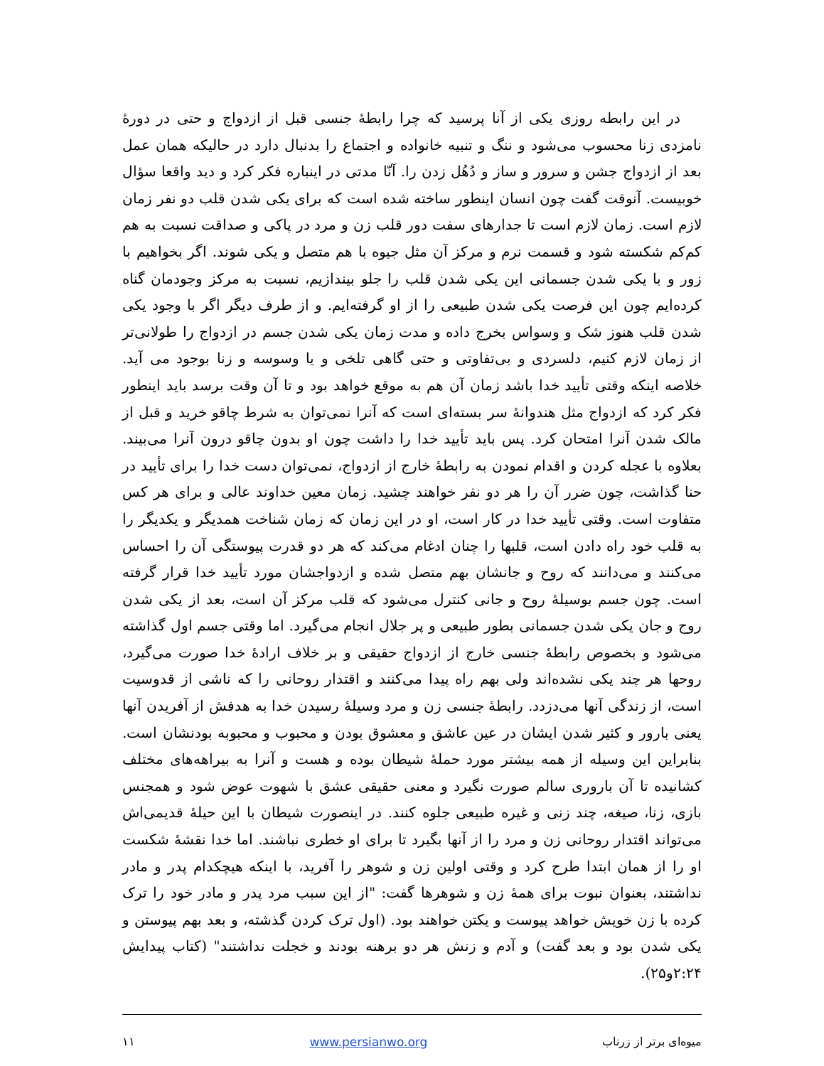در این رابطه روزی یکی از آنا پرسید که چرا رابطهٔ جنسی قبل از ازدواج و حتی در دورهٔ نامزدی زنا محسوب می‌شود و ننگ و تنبیه خانواده و اجتماع را بدنبال دارد در حالیکه همان عمل بعد از ازدواج جشن و سرور و ساز و دُهُل زدن را. آنّا مدتی در اینباره فکر کرد و دید واقعا سؤال خوبیست. آنوقت گفت چون انسان اینطور ساخته شده است که برای یکی شدن قلب دو نفر زمان لازم است. زمان لازم است تا جدارهای سفت دور قلب زن و مرد در پاکی و صداقت نسبت به هم کم‌کم شکسته شود و قسمت نرم و مرکز آن مثل جیوه با هم متصل و یکی شوند. اگر بخواهیم با زور و با یکی شدن جسمانی این یکی شدن قلب را جلو بیندازیم، نسبت به مرکز وجودمان گناه کرده‌ایم چون این فرصت یکی شدن طبیعی را از او گرفته‌ایم. و از طرف دیگر اگر با وجود یکی شدن قلب هنوز شک و وسواس بخرج داده و مدت زمان یکی شدن جسم در ازدواج را طولانی‌تر از زمان لازم کنیم، دلسردی و بی‌تفاوتی و حتی گاهی تلخی و یا وسوسه و زنا بوجود می آید. خلاصه اینکه وقتی تأیید خدا باشد زمان آن هم به موقع خواهد بود و تا آن وقت برسد باید اینطور فکر کرد که ازدواج مثل هندوانهٔ سر بسته‌ای است که آنرا نمی‌توان به شرط چاقو خرید و قبل از مالک شدن آنرا امتحان کرد. پس باید تأیید خدا را داشت چون او بدون چاقو درون آنرا می‌بیند. بعلاوه با عجله کردن و اقدام نمودن به رابطهٔ خارج از ازدواج، نمی‌توان دست خدا را برای تأیید در حنا گذاشت، چون ضرر آن را هر دو نفر خواهند چشید. زمان معین خداوند عالی و برای هر کس متفاوت است. وقتی تأیید خدا در کار است، او در این زمان که زمان شناخت همدیگر و یکدیگر را به قلب خود راه دادن است، قلبها را چنان ادغام می‌کند که هر دو قدرت پیوستگی آن را احساس می‌کنند و می‌دانند که روح و جانشان بهم متصل شده و ازدواجشان مورد تأیید خدا قرار گرفته است. چون جسم بوسیلهٔ روح و جانی کنترل می‌شود که قلب مرکز آن است، بعد از یکی شدن روح و جان یکی شدن جسمانی بطور طبیعی و پر جلال انجام می‌گیرد. اما وقتی جسم اول گذاشته می‌شود و بخصوص رابطهٔ جنسی خارج از ازدواج حقیقی و بر خلاف ارادهٔ خدا صورت می‌گیرد، روحها هر چند یکی نشده‌اند ولی بهم راه پیدا می‌کنند و اقتدار روحانی را که ناشی از قدوسیت است، از زندگی آنها می‌دزدد. رابطهٔ جنسی زن و مرد وسیلهٔ رسیدن خدا به هدفش از آفریدن آنها یعنی بارور و کثیر شدن ایشان در عین عاشق و معشوق بودن و محبوب و محبوبه بودنشان است. بنابراین این وسیله از همه بیشتر مورد حملهٔ شیطان بوده و هست و آنرا به بیراهه‌های مختلف کشانیده تا آن باروری سالم صورت نگیرد و معنی حقیقی عشق با شهوت عوض شود و همجنس بازی، زنا، صیغه، چند زنی و غیره طبیعی جلوه کنند. در اینصورت شیطان با این حیلهٔ قدیمی‌اش می‌تواند اقتدار روحانی زن و مرد را از آنها بگیرد تا برای او خطری نباشند. اما خدا نقشهٔ شکست او را از همان ابتدا طرح کرد و وقتی اولین زن و شوهر را آفرید، با اینکه هیچکدام پدر و مادر نداشتند، بعنوان نبوت برای همهٔ زن و شوهرها گفت: "از این سبب مرد پدر و مادر خود را ترک کرده با زن خویش خواهد پیوست و یکتن خواهند بود. (اول ترک کردن گذشته، و بعد بهم پیوستن و یکی شدن بود و بعد گفت) و آدم و زنش هر دو برهنه بودند و خجلت نداشتند" (کتاب پیدایش ۲:۲۴و۲۵).
میوه‌ای برتر از زرناب www.persianwo.org ۱۱